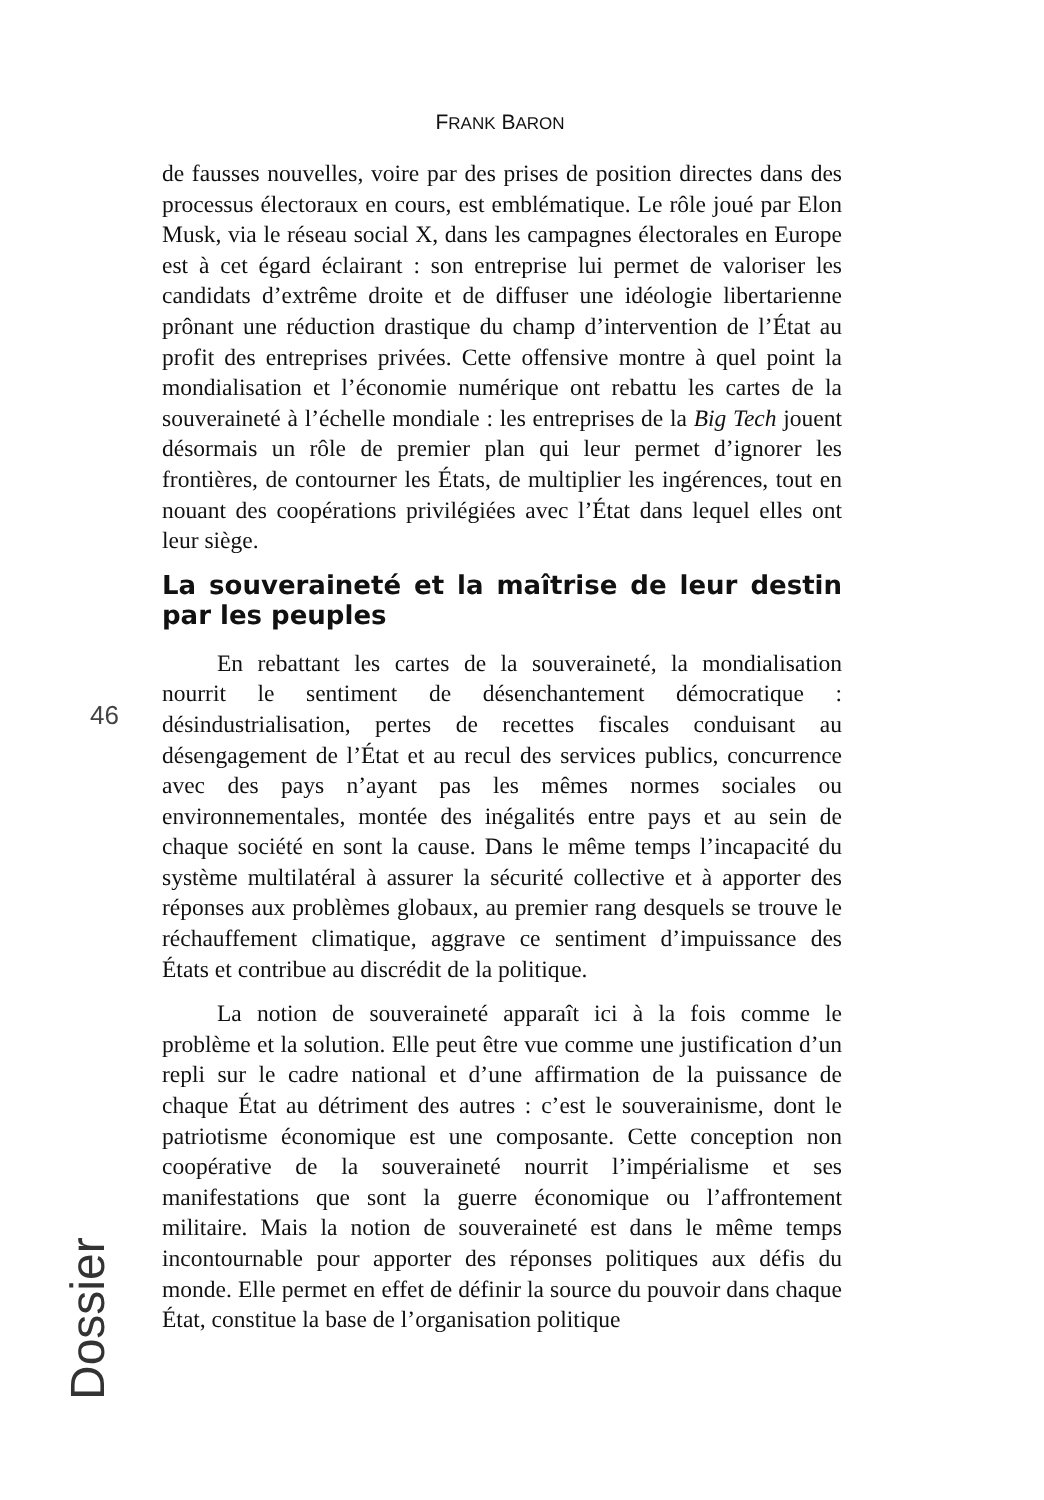FRANK BARON
46
de fausses nouvelles, voire par des prises de position directes dans des processus électoraux en cours, est emblématique. Le rôle joué par Elon Musk, via le réseau social X, dans les campagnes électorales en Europe est à cet égard éclairant : son entreprise lui permet de valoriser les candidats d’extrême droite et de diffuser une idéologie libertarienne prônant une réduction drastique du champ d’intervention de l’État au profit des entreprises privées. Cette offensive montre à quel point la mondialisation et l’économie numérique ont rebattu les cartes de la souveraineté à l’échelle mondiale : les entreprises de la Big Tech jouent désormais un rôle de premier plan qui leur permet d’ignorer les frontières, de contourner les États, de multiplier les ingérences, tout en nouant des coopérations privilégiées avec l’État dans lequel elles ont leur siège.
La souveraineté et la maîtrise de leur destin par les peuples
En rebattant les cartes de la souveraineté, la mondialisation nourrit le sentiment de désenchantement démocratique : désindustrialisation, pertes de recettes fiscales conduisant au désengagement de l’État et au recul des services publics, concurrence avec des pays n’ayant pas les mêmes normes sociales ou environnementales, montée des inégalités entre pays et au sein de chaque société en sont la cause. Dans le même temps l’incapacité du système multilatéral à assurer la sécurité collective et à apporter des réponses aux problèmes globaux, au premier rang desquels se trouve le réchauffement climatique, aggrave ce sentiment d’impuissance des États et contribue au discrédit de la politique.
La notion de souveraineté apparaît ici à la fois comme le problème et la solution. Elle peut être vue comme une justification d’un repli sur le cadre national et d’une affirmation de la puissance de chaque État au détriment des autres : c’est le souverainisme, dont le patriotisme économique est une composante. Cette conception non coopérative de la souveraineté nourrit l’impérialisme et ses manifestations que sont la guerre économique ou l’affrontement militaire. Mais la notion de souveraineté est dans le même temps incontournable pour apporter des réponses politiques aux défis du monde. Elle permet en effet de définir la source du pouvoir dans chaque État, constitue la base de l’organisation politique
Dossier